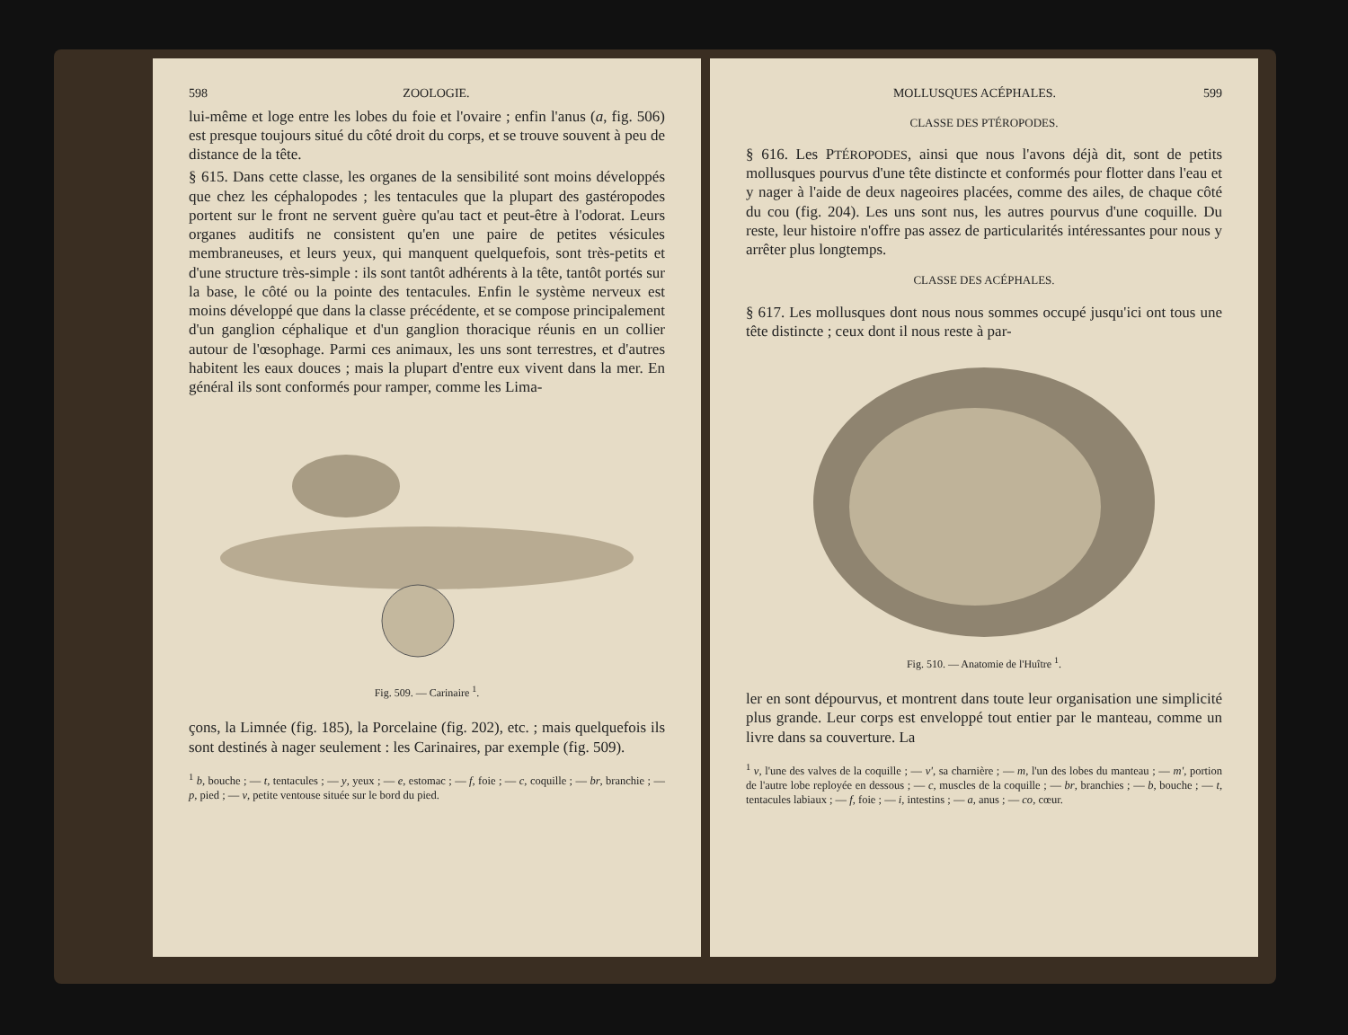598 ZOOLOGIE.
lui-même et loge entre les lobes du foie et l'ovaire ; enfin l'anus (a, fig. 506) est presque toujours situé du côté droit du corps, et se trouve souvent à peu de distance de la tête.
§ 615. Dans cette classe, les organes de la sensibilité sont moins développés que chez les céphalopodes ; les tentacules que la plupart des gastéropodes portent sur le front ne servent guère qu'au tact et peut-être à l'odorat. Leurs organes auditifs ne consistent qu'en une paire de petites vésicules membraneuses, et leurs yeux, qui manquent quelquefois, sont très-petits et d'une structure très-simple : ils sont tantôt adhérents à la tête, tantôt portés sur la base, le côté ou la pointe des tentacules. Enfin le système nerveux est moins développé que dans la classe précédente, et se compose principalement d'un ganglion céphalique et d'un ganglion thoracique réunis en un collier autour de l'œsophage. Parmi ces animaux, les uns sont terrestres, et d'autres habitent les eaux douces ; mais la plupart d'entre eux vivent dans la mer. En général ils sont conformés pour ramper, comme les Lima-
Fig. 509. — Carinaire <sup>1</sup>.
çons, la Limnée (fig. 185), la Porcelaine (fig. 202), etc. ; mais quelquefois ils sont destinés à nager seulement : les Carinaires, par exemple (fig. 509).
<sup>1</sup> b, bouche ; — t, tentacules ; — y, yeux ; — e, estomac ; — f, foie ; — c, coquille ; — br, branchie ; — p, pied ; — v, petite ventouse située sur le bord du pied.
MOLLUSQUES ACÉPHALES. 599
CLASSE DES PTÉROPODES.
§ 616. Les PTÉROPODES, ainsi que nous l'avons déjà dit, sont de petits mollusques pourvus d'une tête distincte et conformés pour flotter dans l'eau et y nager à l'aide de deux nageoires placées, comme des ailes, de chaque côté du cou (fig. 204). Les uns sont nus, les autres pourvus d'une coquille. Du reste, leur histoire n'offre pas assez de particularités intéressantes pour nous y arrêter plus longtemps.
CLASSE DES ACÉPHALES.
§ 617. Les mollusques dont nous nous sommes occupé jusqu'ici ont tous une tête distincte ; ceux dont il nous reste à par-
Fig. 510. — Anatomie de l'Huître <sup>1</sup>.
ler en sont dépourvus, et montrent dans toute leur organisation une simplicité plus grande. Leur corps est enveloppé tout entier par le manteau, comme un livre dans sa couverture. La
<sup>1</sup> v, l'une des valves de la coquille ; — v', sa charnière ; — m, l'un des lobes du manteau ; — m', portion de l'autre lobe reployée en dessous ; — c, muscles de la coquille ; — br, branchies ; — b, bouche ; — t, tentacules labiaux ; — f, foie ; — i, intestins ; — a, anus ; — co, cœur.